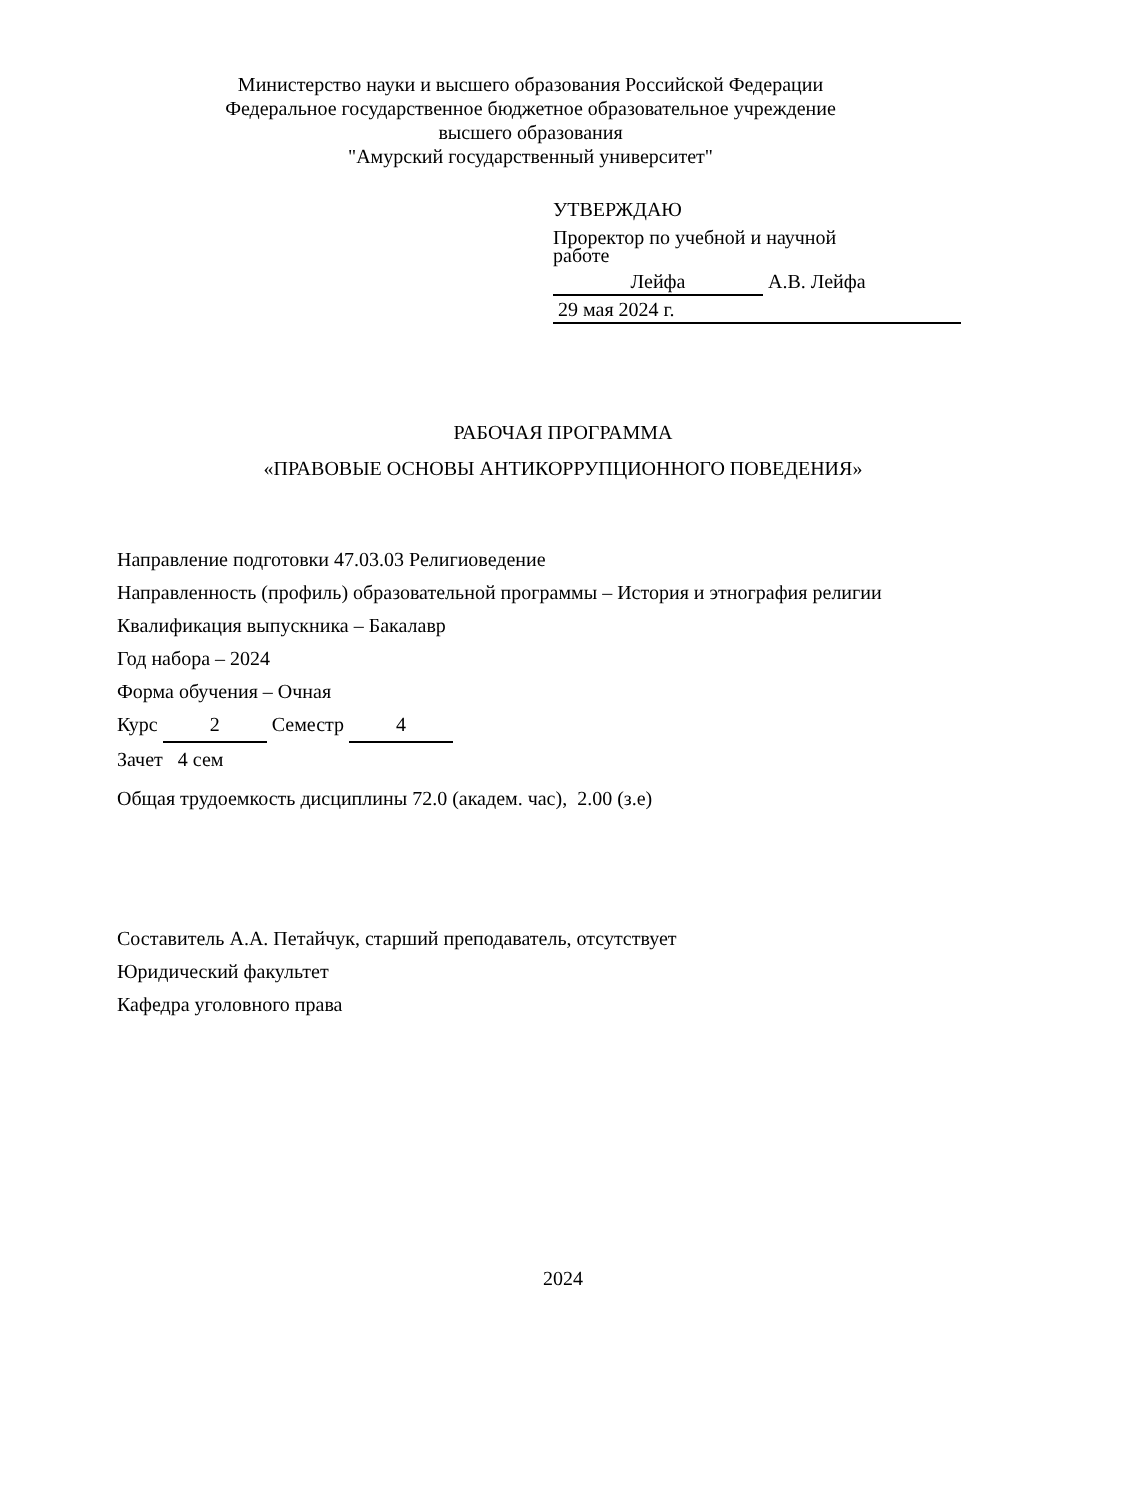Министерство науки и высшего образования Российской Федерации
Федеральное государственное бюджетное образовательное учреждение
высшего образования
"Амурский государственный университет"
УТВЕРЖДАЮ
Проректор по учебной и научной
работе
Лейфа А.В. Лейфа
29 мая 2024 г.
РАБОЧАЯ ПРОГРАММА
«ПРАВОВЫЕ ОСНОВЫ АНТИКОРРУПЦИОННОГО ПОВЕДЕНИЯ»
Направление подготовки 47.03.03 Религиоведение
Направленность (профиль) образовательной программы – История и этнография религии
Квалификация выпускника – Бакалавр
Год набора – 2024
Форма обучения – Очная
Курс 2 Семестр 4
Зачет 4 сем
Общая трудоемкость дисциплины 72.0 (академ. час), 2.00 (з.е)
Составитель А.А. Петайчук, старший преподаватель, отсутствует
Юридический факультет
Кафедра уголовного права
2024